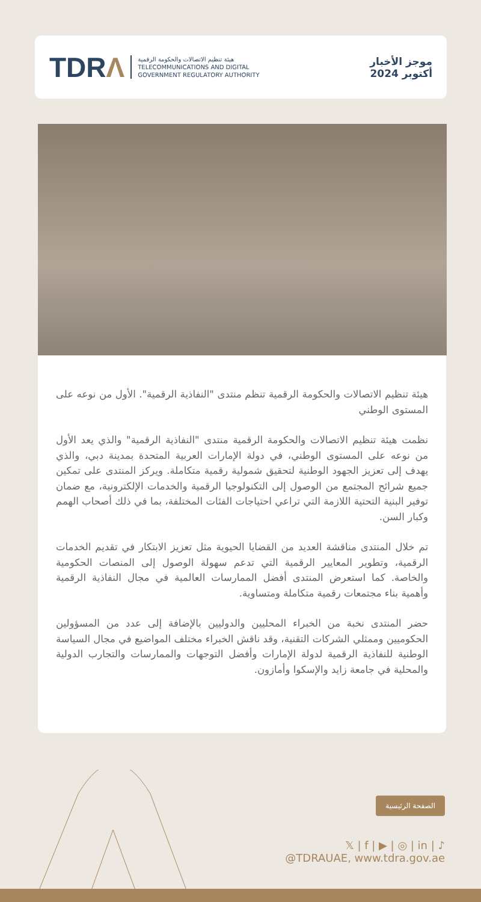TDRΛ
هيئة تنظيم الاتصالات والحكومة الرقمية
TELECOMMUNICATIONS AND DIGITAL
GOVERNMENT REGULATORY AUTHORITY
موجز الأخبار
أكتوبر 2024
هيئة تنظيم الاتصالات والحكومة الرقمية تنظم منتدى "النفاذية الرقمية". الأول من نوعه على المستوى الوطني
نظمت هيئة تنظيم الاتصالات والحكومة الرقمية منتدى "النفاذية الرقمية" والذي يعد الأول من نوعه على المستوى الوطني، في دولة الإمارات العربية المتحدة بمدينة دبي، والذي يهدف إلى تعزيز الجهود الوطنية لتحقيق شمولية رقمية متكاملة. ويركز المنتدى على تمكين جميع شرائح المجتمع من الوصول إلى التكنولوجيا الرقمية والخدمات الإلكترونية، مع ضمان توفير البنية التحتية اللازمة التي تراعي احتياجات الفئات المختلفة، بما في ذلك أصحاب الهمم وكبار السن.
تم خلال المنتدى مناقشة العديد من القضايا الحيوية مثل تعزيز الابتكار في تقديم الخدمات الرقمية، وتطوير المعايير الرقمية التي تدعم سهولة الوصول إلى المنصات الحكومية والخاصة. كما استعرض المنتدى أفضل الممارسات العالمية في مجال النفاذية الرقمية وأهمية بناء مجتمعات رقمية متكاملة ومتساوية.
حضر المنتدى نخبة من الخبراء المحليين والدوليين بالإضافة إلى عدد من المسؤولين الحكوميين وممثلي الشركات التقنية، وقد ناقش الخبراء مختلف المواضيع في مجال السياسة الوطنية للنفاذية الرقمية لدولة الإمارات وأفضل التوجهات والممارسات والتجارب الدولية والمحلية في جامعة زايد والإسكوا وأمازون.
الصفحة الرئيسية
𝕏 | f | ▶ | ◎ | in | ♪
@TDRAUAE, www.tdra.gov.ae